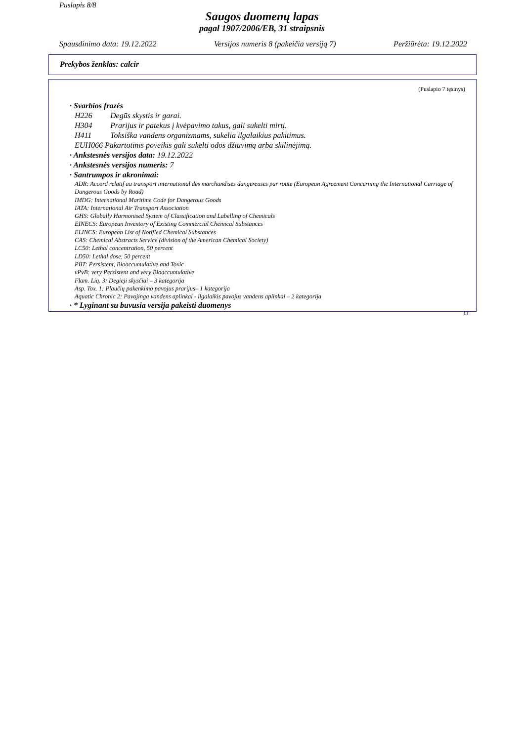Puslapis 8/8
Saugos duomenų lapas
pagal 1907/2006/EB, 31 straipsnis
Spausdinimo data: 19.12.2022 Versijos numeris 8 (pakeičia versiją 7) Peržiūrėta: 19.12.2022
Prekybos ženklas: calcir
(Puslapio 7 tęsinys)
· Svarbios frazės
H226 Degūs skystis ir garai.
H304 Prarijus ir patekus į kvėpavimo takus, gali sukelti mirtį.
H411 Toksiška vandens organizmams, sukelia ilgalaikius pakitimus.
EUH066 Pakartotinis poveikis gali sukelti odos džiūvimą arba skilinėjimą.
· Ankstesnės versijos data: 19.12.2022
· Ankstesnės versijos numeris: 7
· Santrumpos ir akronimai:
ADR: Accord relatif au transport international des marchandises dangereuses par route (European Agreement Concerning the International Carriage of Dangerous Goods by Road)
IMDG: International Maritime Code for Dangerous Goods
IATA: International Air Transport Association
GHS: Globally Harmonised System of Classification and Labelling of Chemicals
EINECS: European Inventory of Existing Commercial Chemical Substances
ELINCS: European List of Notified Chemical Substances
CAS: Chemical Abstracts Service (division of the American Chemical Society)
LC50: Lethal concentration, 50 percent
LD50: Lethal dose, 50 percent
PBT: Persistent, Bioaccumulative and Toxic
vPvB: very Persistent and very Bioaccumulative
Flam. Liq. 3: Degieji skysčiai – 3 kategorija
Asp. Tox. 1: Plaučių pakenkimo pavojus prarijus– 1 kategorija
Aquatic Chronic 2: Pavojinga vandens aplinkai - ilgalaikis pavojus vandens aplinkai – 2 kategorija
· * Lyginant su buvusia versija pakeisti duomenys
LT